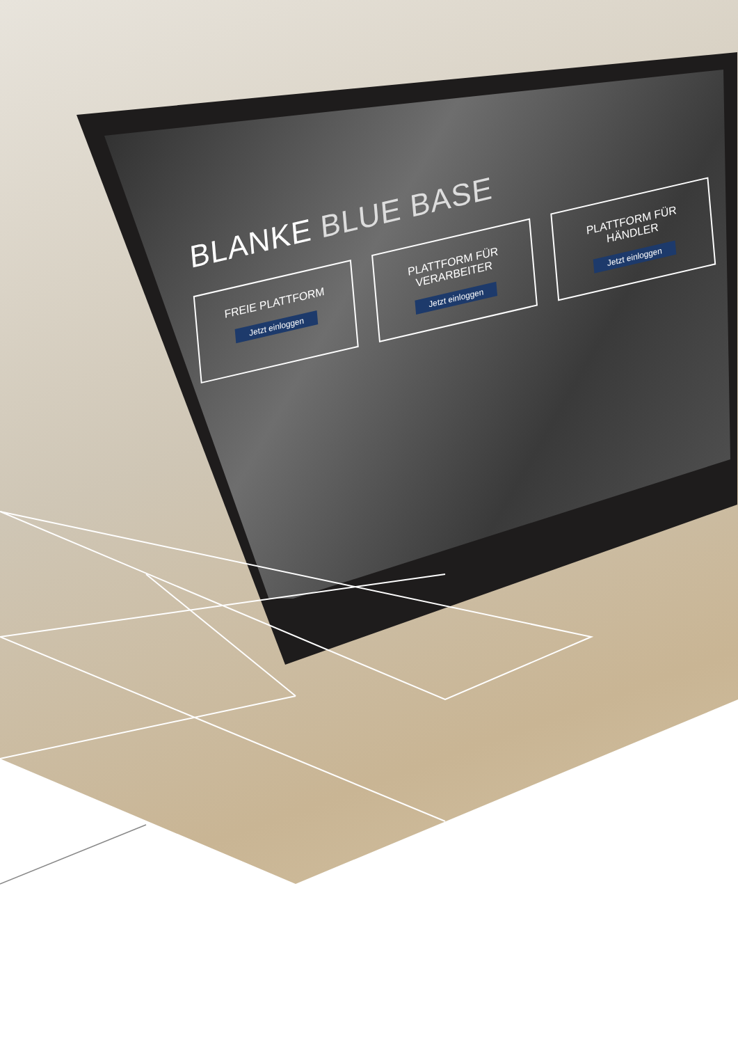BLANKE BLUE BASE
FREIE PLATTFORM
Jetzt einloggen
PLATTFORM FÜR VERARBEITER
Jetzt einloggen
PLATTFORM FÜR HÄNDLER
Jetzt einloggen